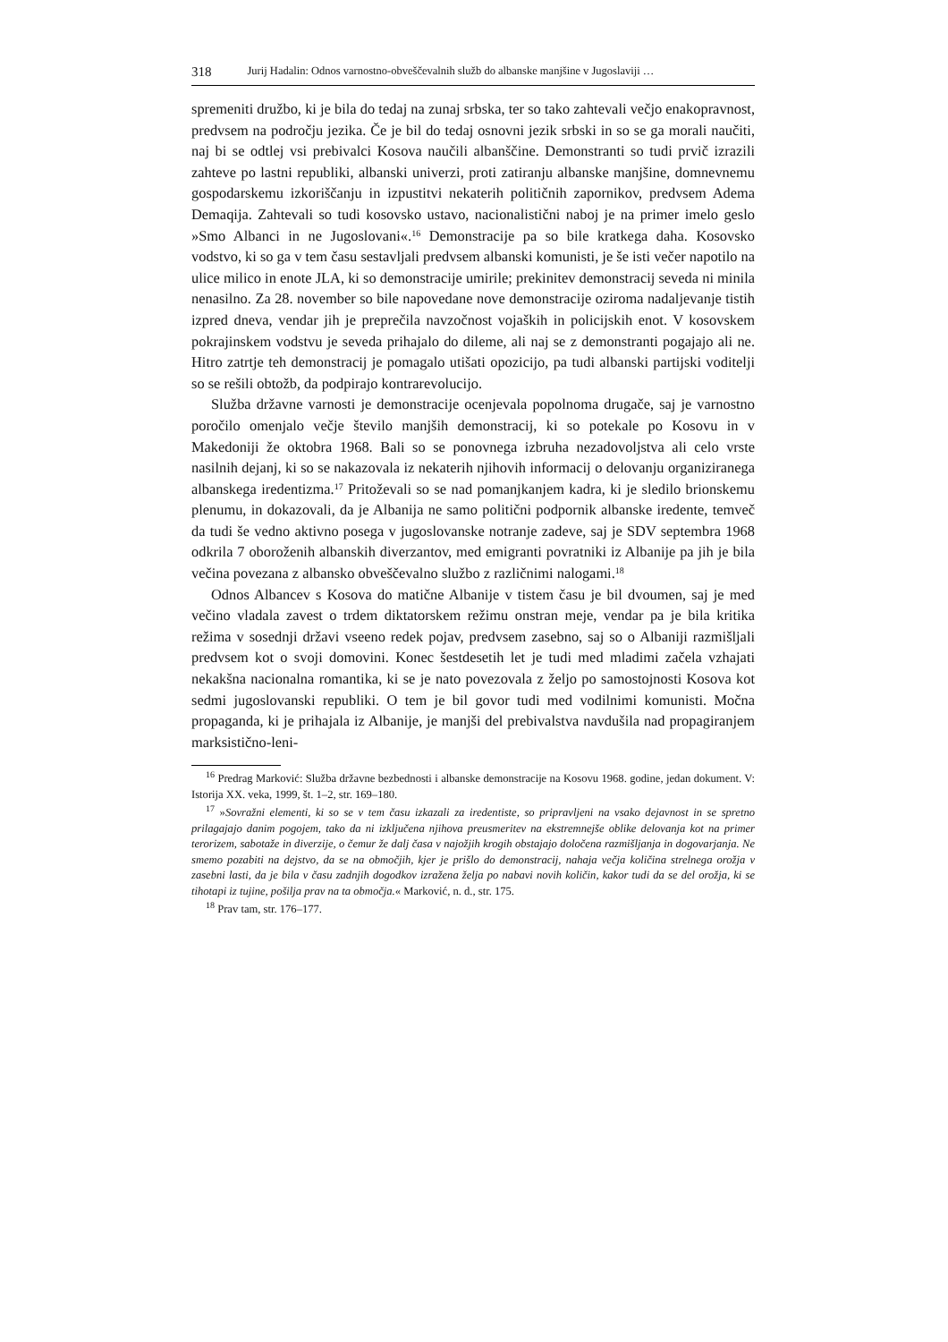318 Jurij Hadalin: Odnos varnostno-obveščevalnih služb do albanske manjšine v Jugoslaviji …
spremeniti družbo, ki je bila do tedaj na zunaj srbska, ter so tako zahtevali večjo enakopravnost, predvsem na področju jezika. Če je bil do tedaj osnovni jezik srbski in so se ga morali naučiti, naj bi se odtlej vsi prebivalci Kosova naučili albanščine. Demonstranti so tudi prvič izrazili zahteve po lastni republiki, albanski univerzi, proti zatiranju albanske manjšine, domnevnemu gospodarskemu izkoriščanju in izpustitvi nekaterih političnih zapornikov, predvsem Adema Demaqija. Zahtevali so tudi kosovsko ustavo, nacionalistični naboj je na primer imelo geslo »Smo Albanci in ne Jugoslovani«.<sup>16</sup> Demonstracije pa so bile kratkega daha. Kosovsko vodstvo, ki so ga v tem času sestavljali predvsem albanski komunisti, je še isti večer napotilo na ulice milico in enote JLA, ki so demonstracije umirile; prekinitev demonstracij seveda ni minila nenasilno. Za 28. november so bile napovedane nove demonstracije oziroma nadaljevanje tistih izpred dneva, vendar jih je preprečila navzočnost vojaških in policijskih enot. V kosovskem pokrajinskem vodstvu je seveda prihajalo do dileme, ali naj se z demonstranti pogajajo ali ne. Hitro zatrtje teh demonstracij je pomagalo utišati opozicijo, pa tudi albanski partijski voditelji so se rešili obtožb, da podpirajo kontrarevolucijo.
Služba državne varnosti je demonstracije ocenjevala popolnoma drugače, saj je varnostno poročilo omenjalo večje število manjših demonstracij, ki so potekale po Kosovu in v Makedoniji že oktobra 1968. Bali so se ponovnega izbruha nezadovoljstva ali celo vrste nasilnih dejanj, ki so se nakazovala iz nekaterih njihovih informacij o delovanju organiziranega albanskega iredentizma.<sup>17</sup> Pritoževali so se nad pomanjkanjem kadra, ki je sledilo brionskemu plenumu, in dokazovali, da je Albanija ne samo politični podpornik albanske iredente, temveč da tudi še vedno aktivno posega v jugoslovanske notranje zadeve, saj je SDV septembra 1968 odkrila 7 oboroženih albanskih diverzantov, med emigranti povratniki iz Albanije pa jih je bila večina povezana z albansko obveščevalno službo z različnimi nalogami.<sup>18</sup>
Odnos Albancev s Kosova do matične Albanije v tistem času je bil dvoumen, saj je med večino vladala zavest o trdem diktatorskem režimu onstran meje, vendar pa je bila kritika režima v sosednji državi vseeno redek pojav, predvsem zasebno, saj so o Albaniji razmišljali predvsem kot o svoji domovini. Konec šestdesetih let je tudi med mladimi začela vzhajati nekakšna nacionalna romantika, ki se je nato povezovala z željo po samostojnosti Kosova kot sedmi jugoslovanski republiki. O tem je bil govor tudi med vodilnimi komunisti. Močna propaganda, ki je prihajala iz Albanije, je manjši del prebivalstva navdušila nad propagiranjem marksistično-leni-
<sup>16</sup> Predrag Marković: Služba državne bezbednosti i albanske demonstracije na Kosovu 1968. godine, jedan dokument. V: Istorija XX. veka, 1999, št. 1–2, str. 169–180.
<sup>17</sup> »Sovražni elementi, ki so se v tem času izkazali za iredentiste, so pripravljeni na vsako dejavnost in se spretno prilagajajo danim pogojem, tako da ni izključena njihova preusmeritev na ekstremnejše oblike delovanja kot na primer terorizem, sabotaže in diverzije, o čemur že dalj časa v najožjih krogih obstajajo določena razmišljanja in dogovarjanja. Ne smemo pozabiti na dejstvo, da se na območjih, kjer je prišlo do demonstracij, nahaja večja količina strelnega orožja v zasebni lasti, da je bila v času zadnjih dogodkov izražena želja po nabavi novih količin, kakor tudi da se del orožja, ki se tihotapi iz tujine, pošilja prav na ta območja.« Marković, n. d., str. 175.
<sup>18</sup> Prav tam, str. 176–177.